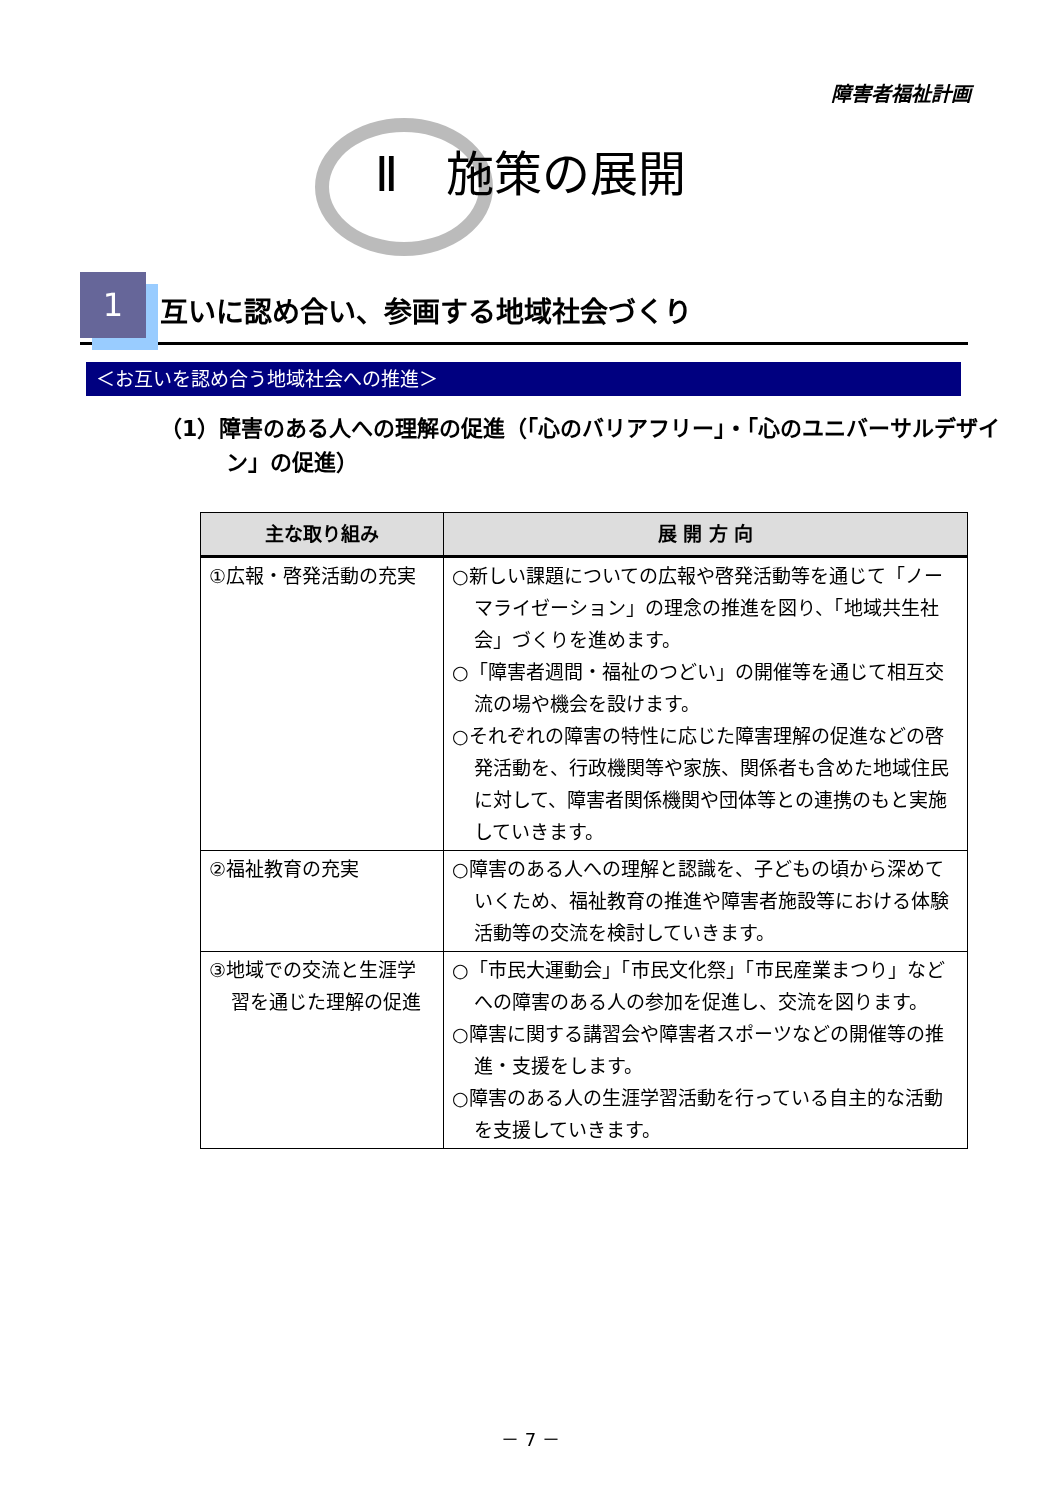障害者福祉計画
Ⅱ　施策の展開
1
互いに認め合い、参画する地域社会づくり
＜お互いを認め合う地域社会への推進＞
（1）障害のある人への理解の促進（「心のバリアフリー」・「心のユニバーサルデザイン」の促進）
| 主な取り組み | 展 開 方 向 |
| --- | --- |
| ①広報・啓発活動の充実 | ○新しい課題についての広報や啓発活動等を通じて「ノーマライゼーション」の理念の推進を図り、「地域共生社会」づくりを進めます。 ○「障害者週間・福祉のつどい」の開催等を通じて相互交流の場や機会を設けます。 ○それぞれの障害の特性に応じた障害理解の促進などの啓発活動を、行政機関等や家族、関係者も含めた地域住民に対して、障害者関係機関や団体等との連携のもと実施していきます。 |
| ②福祉教育の充実 | ○障害のある人への理解と認識を、子どもの頃から深めていくため、福祉教育の推進や障害者施設等における体験活動等の交流を検討していきます。 |
| ③地域での交流と生涯学習を通じた理解の促進 | ○「市民大運動会」「市民文化祭」「市民産業まつり」などへの障害のある人の参加を促進し、交流を図ります。 ○障害に関する講習会や障害者スポーツなどの開催等の推進・支援をします。 ○障害のある人の生涯学習活動を行っている自主的な活動を支援していきます。 |
－ 7 －